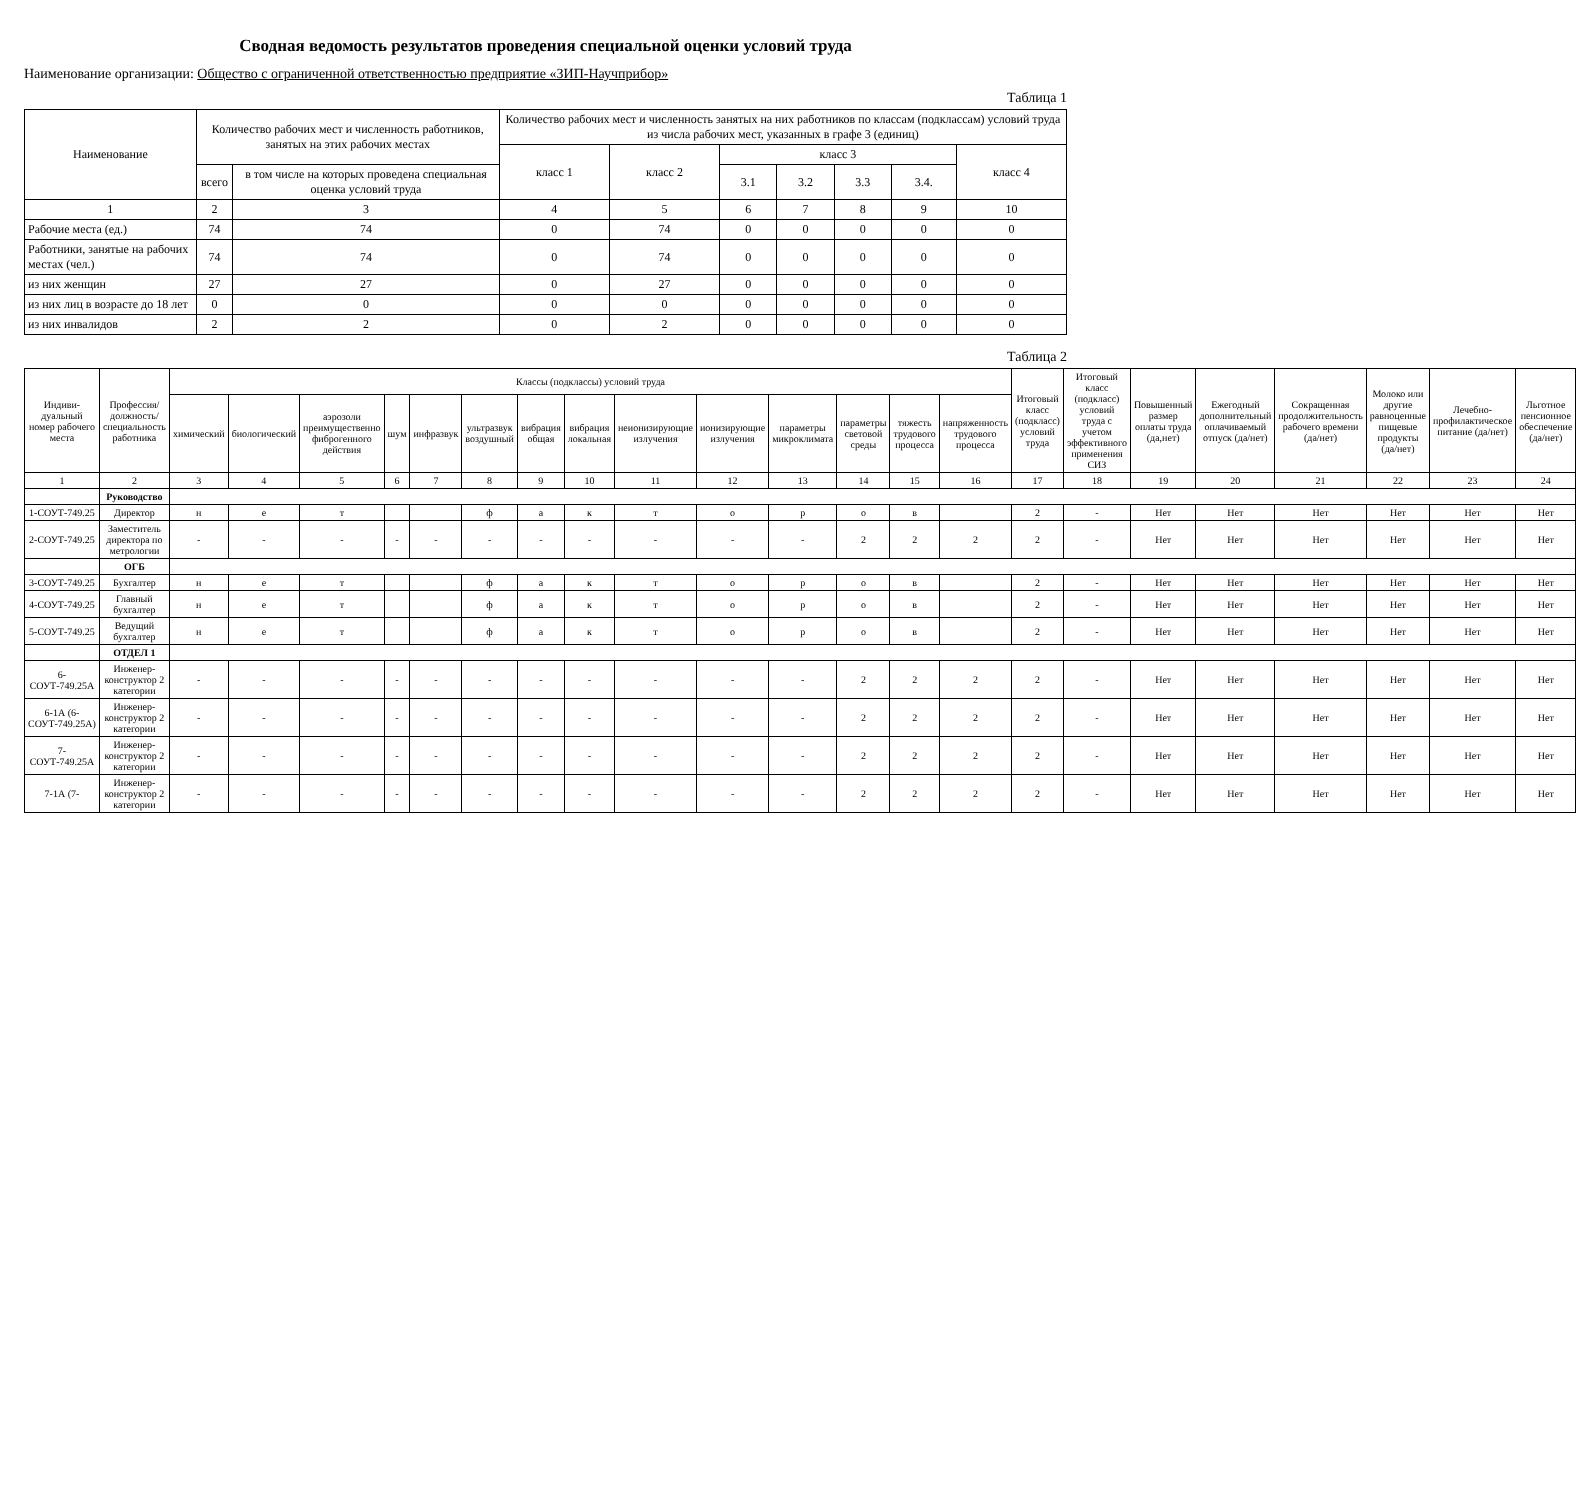Сводная ведомость результатов проведения специальной оценки условий труда
Наименование организации: Общество с ограниченной ответственностью предприятие «ЗИП-Научприбор»
Таблица 1
| Наименование | Количество рабочих мест и численность работников, занятых на этих рабочих местах | | Количество рабочих мест и численность занятых на них работников по классам (подклассам) условий труда из числа рабочих мест, указанных в графе 3 (единиц) | | | | | | |
| --- | --- | --- | --- | --- | --- | --- | --- | --- | --- |
| | | | класс 1 | класс 2 | класс 3 | | | | класс 4 |
| | всего | в том числе на которых проведена специальная оценка условий труда | | | 3.1 | 3.2 | 3.3 | 3.4. | |
| 1 | 2 | 3 | 4 | 5 | 6 | 7 | 8 | 9 | 10 |
| Рабочие места (ед.) | 74 | 74 | 0 | 74 | 0 | 0 | 0 | 0 | 0 |
| Работники, занятые на рабочих местах (чел.) | 74 | 74 | 0 | 74 | 0 | 0 | 0 | 0 | 0 |
| из них женщин | 27 | 27 | 0 | 27 | 0 | 0 | 0 | 0 | 0 |
| из них лиц в возрасте до 18 лет | 0 | 0 | 0 | 0 | 0 | 0 | 0 | 0 | 0 |
| из них инвалидов | 2 | 2 | 0 | 2 | 0 | 0 | 0 | 0 | 0 |
Таблица 2
| Индиви-дуальный номер рабочего места | Профессия/ должность/ специальность работника | Классы (подклассы) условий труда | | | | | | | | | | | | | | Итоговый класс (подкласс) условий труда | Итоговый класс (подкласс) условий труда с учетом эффективного применения СИЗ | Повышенный размер оплаты труда (да,нет) | Ежегодный дополнительный оплачиваемый отпуск (да/нет) | Сокращенная продолжительность рабочего времени (да/нет) | Молоко или другие равноценные пищевые продукты (да/нет) | Лечебно-профилактическое питание (да/нет) | Льготное пенсионное обеспечение (да/нет) |
| --- | --- | --- | --- | --- | --- | --- | --- | --- | --- | --- | --- | --- | --- | --- | --- | --- | --- | --- | --- | --- | --- | --- | --- |
| | | химический | биологический | аэрозоли преимущественно фиброгенного действия | шум | инфразвук | ультразвук воздушный | вибрация общая | вибрация локальная | неионизирующие излучения | ионизирующие излучения | параметры микроклимата | параметры световой среды | тяжесть трудового процесса | напряженность трудового процесса | | | | | | | | |
| 1 | 2 | 3 | 4 | 5 | 6 | 7 | 8 | 9 | 10 | 11 | 12 | 13 | 14 | 15 | 16 | 17 | 18 | 19 | 20 | 21 | 22 | 23 | 24 |
| | Руководство | | | | | | | | | | | | | | | | | | | | | | |
| 1-СОУТ-749.25 | Директор | н | е | т | | | ф | а | к | т | о | р | о | в | | 2 | - | Нет | Нет | Нет | Нет | Нет | Нет |
| 2-СОУТ-749.25 | Заместитель директора по метрологии | - | - | - | - | - | - | - | - | - | - | - | 2 | 2 | 2 | 2 | - | Нет | Нет | Нет | Нет | Нет | Нет |
| | ОГБ | | | | | | | | | | | | | | | | | | | | | | |
| 3-СОУТ-749.25 | Бухгалтер | н | е | т | | | ф | а | к | т | о | р | о | в | | 2 | - | Нет | Нет | Нет | Нет | Нет | Нет |
| 4-СОУТ-749.25 | Главный бухгалтер | н | е | т | | | ф | а | к | т | о | р | о | в | | 2 | - | Нет | Нет | Нет | Нет | Нет | Нет |
| 5-СОУТ-749.25 | Ведущий бухгалтер | н | е | т | | | ф | а | к | т | о | р | о | в | | 2 | - | Нет | Нет | Нет | Нет | Нет | Нет |
| | ОТДЕЛ 1 | | | | | | | | | | | | | | | | | | | | | | |
| 6-СОУТ-749.25А | Инженер-конструктор 2 категории | - | - | - | - | - | - | - | - | - | - | - | 2 | 2 | 2 | 2 | - | Нет | Нет | Нет | Нет | Нет | Нет |
| 6-1А (6-СОУТ-749.25А) | Инженер-конструктор 2 категории | - | - | - | - | - | - | - | - | - | - | - | 2 | 2 | 2 | 2 | - | Нет | Нет | Нет | Нет | Нет | Нет |
| 7-СОУТ-749.25А | Инженер-конструктор 2 категории | - | - | - | - | - | - | - | - | - | - | - | 2 | 2 | 2 | 2 | - | Нет | Нет | Нет | Нет | Нет | Нет |
| 7-1А (7- | Инженер-конструктор 2 категории | - | - | - | - | - | - | - | - | - | - | - | 2 | 2 | 2 | 2 | - | Нет | Нет | Нет | Нет | Нет | Нет |